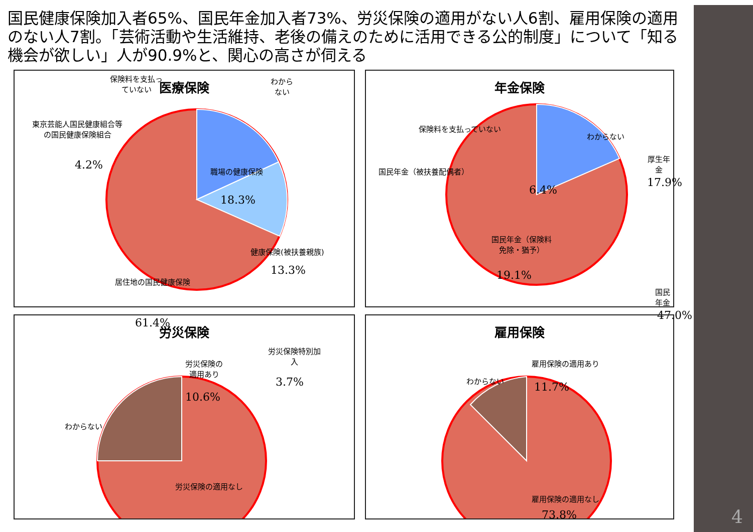4
国民健康保険加入者65%、国民年金加入者73%、労災保険の適用がない人6割、雇用保険の適用のない人7割。「芸術活動や生活維持、老後の備えのために活用できる公的制度」について「知る機会が欲しい」人が90.9%と、関心の高さが伺える
医療保険
保険料を支払っ
ていない
わから
ない
東京芸能人国民健康組合等
の国民健康保険組合
4.2% 職場の健康保険
18.3%
健康保険(被扶養親族)
13.3%
居住地の国民健康保険
61.4%
年金保険
保険料を支払っていない
わからない
国民年金（被扶養配偶者）
6.4%
厚生年金
17.9%
国民年金（保険料
免除・猶予）
19.1%
国民年金
47.0%
労災保険
労災保険特別加
入
3.7%
労災保険の
適用あり
10.6%
わからない
労災保険の適用なし
雇用保険
雇用保険の適用あり
11.7%
わからない
雇用保険の適用なし
73.8%